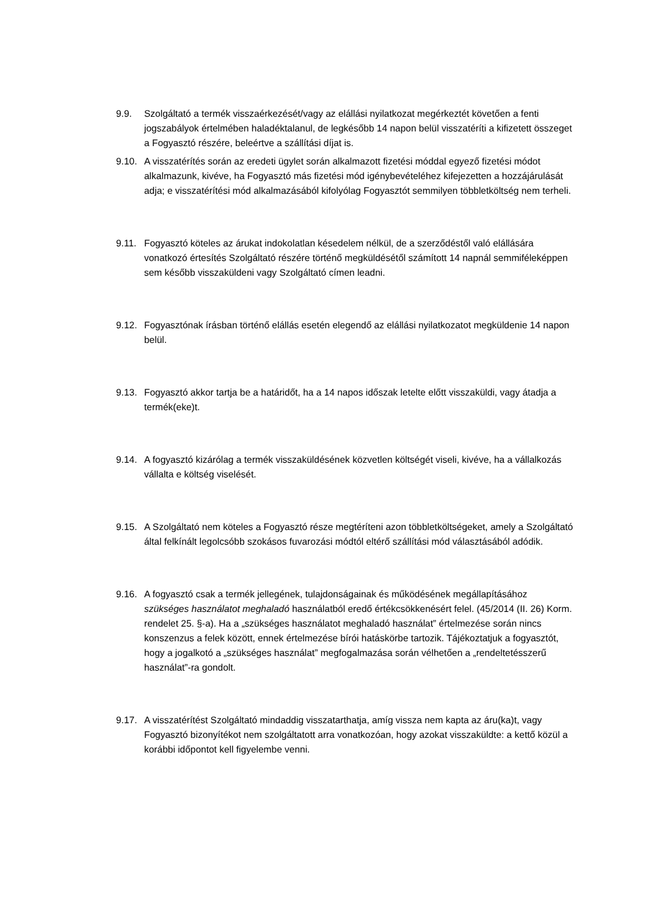9.9. Szolgáltató a termék visszaérkezését/vagy az elállási nyilatkozat megérkeztét követően a fenti jogszabályok értelmében haladéktalanul, de legkésőbb 14 napon belül visszatéríti a kifizetett összeget a Fogyasztó részére, beleértve a szállítási díjat is.
9.10.
A visszatérítés során az eredeti ügylet során alkalmazott fizetési móddal egyező fizetési módot alkalmazunk, kivéve, ha Fogyasztó más fizetési mód igénybevételéhez kifejezetten a hozzájárulását adja; e visszatérítési mód alkalmazásából kifolyólag Fogyasztót semmilyen többletköltség nem terheli.
9.11.
Fogyasztó köteles az árukat indokolatlan késedelem nélkül, de a szerződéstől való elállására vonatkozó értesítés Szolgáltató részére történő megküldésétől számított 14 napnál semmiféleképpen sem később visszaküldeni vagy Szolgáltató címen leadni.
9.12.
Fogyasztónak írásban történő elállás esetén elegendő az elállási nyilatkozatot megküldenie 14 napon belül.
9.13.
Fogyasztó akkor tartja be a határidőt, ha a 14 napos időszak letelte előtt visszaküldi, vagy átadja a termék(eke)t.
9.14.
A fogyasztó kizárólag a termék visszaküldésének közvetlen költségét viseli, kivéve, ha a vállalkozás vállalta e költség viselését.
9.15.
A Szolgáltató nem köteles a Fogyasztó része megtéríteni azon többletköltségeket, amely a Szolgáltató által felkínált legolcsóbb szokásos fuvarozási módtól eltérő szállítási mód választásából adódik.
9.16.
A fogyasztó csak a termék jellegének, tulajdonságainak és működésének megállapításához szükséges használatot meghaladó használatból eredő értékcsökkenésért felel. (45/2014 (II. 26) Korm. rendelet 25. §-a). Ha a „szükséges használatot meghaladó használat” értelmezése során nincs konszenzus a felek között, ennek értelmezése bírói hatáskörbe tartozik. Tájékoztatjuk a fogyasztót, hogy a jogalkotó a „szükséges használat” megfogalmazása során vélhetően a „rendeltetésszerű használat”-ra gondolt.
9.17.
A visszatérítést Szolgáltató mindaddig visszatarthatja, amíg vissza nem kapta az áru(ka)t, vagy Fogyasztó bizonyítékot nem szolgáltatott arra vonatkozóan, hogy azokat visszaküldte: a kettő közül a korábbi időpontot kell figyelembe venni.